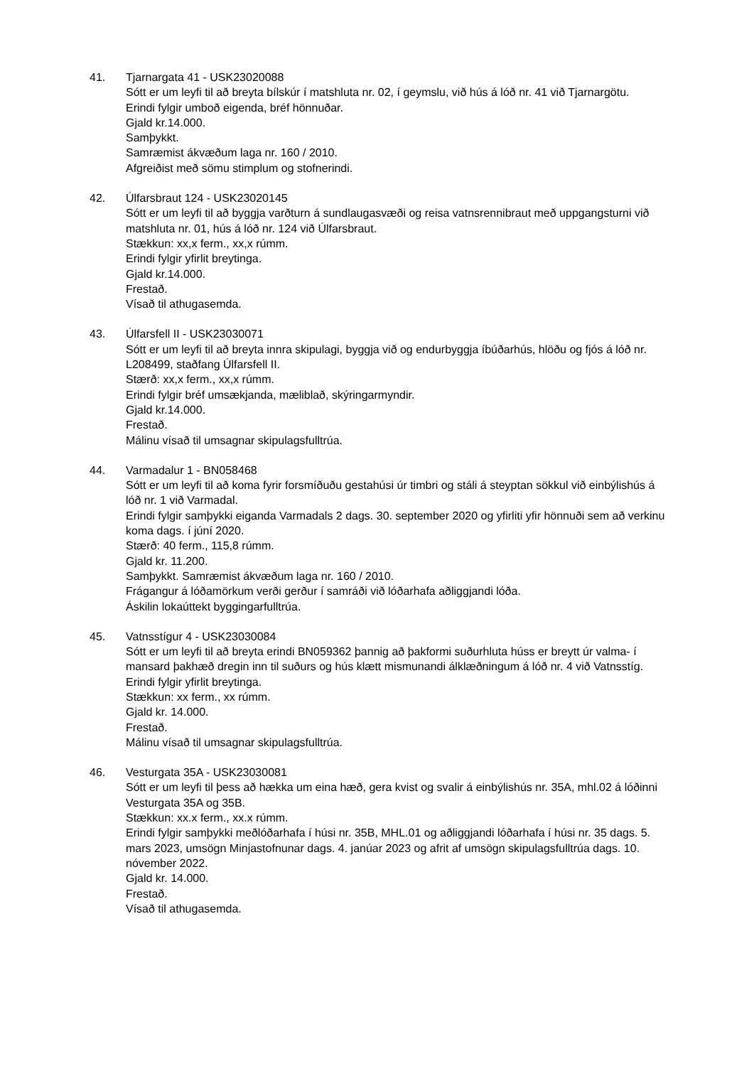41. Tjarnargata 41 - USK23020088
Sótt er um leyfi til að breyta bílskúr í matshluta nr. 02, í geymslu, við hús á lóð nr. 41 við Tjarnargötu.
Erindi fylgir umboð eigenda, bréf hönnuðar.
Gjald kr.14.000.
Samþykkt.
Samræmist ákvæðum laga nr. 160 / 2010.
Afgreiðist með sömu stimplum og stofnerindi.
42. Úlfarsbraut 124 - USK23020145
Sótt er um leyfi til að byggja varðturn á sundlaugasvæði og reisa vatnsrennibraut með uppgangsturni við matshluta nr. 01, hús á lóð nr. 124 við Úlfarsbraut.
Stækkun: xx,x ferm., xx,x rúmm.
Erindi fylgir yfirlit breytinga.
Gjald kr.14.000.
Frestað.
Vísað til athugasemda.
43. Úlfarsfell II - USK23030071
Sótt er um leyfi til að breyta innra skipulagi, byggja við og endurbyggja íbúðarhús, hlöðu og fjós á lóð nr. L208499, staðfang Úlfarsfell II.
Stærð: xx,x ferm., xx,x rúmm.
Erindi fylgir bréf umsækjanda, mæliblað, skýringarmyndir.
Gjald kr.14.000.
Frestað.
Málinu vísað til umsagnar skipulagsfulltrúa.
44. Varmadalur 1 - BN058468
Sótt er um leyfi til að koma fyrir forsmíðuðu gestahúsi úr timbri og stáli á steyptan sökkul við einbýlishús á lóð nr. 1 við Varmadal.
Erindi fylgir samþykki eiganda Varmadals 2 dags. 30. september 2020 og yfirliti yfir hönnuði sem að verkinu koma dags. í júní 2020.
Stærð: 40 ferm., 115,8 rúmm.
Gjald kr. 11.200.
Samþykkt. Samræmist ákvæðum laga nr. 160 / 2010.
Frágangur á lóðamörkum verði gerður í samráði við lóðarhafa aðliggjandi lóða.
Áskilin lokaúttekt byggingarfulltrúa.
45. Vatnsstígur 4 - USK23030084
Sótt er um leyfi til að breyta erindi BN059362 þannig að þakformi suðurhluta húss er breytt úr valma- í mansard þakhæð dregin inn til suðurs og hús klætt mismunandi álklæðningum á lóð nr. 4 við Vatnsstíg.
Erindi fylgir yfirlit breytinga.
Stækkun: xx ferm., xx rúmm.
Gjald kr. 14.000.
Frestað.
Málinu vísað til umsagnar skipulagsfulltrúa.
46. Vesturgata 35A - USK23030081
Sótt er um leyfi til þess að hækka um eina hæð, gera kvist og svalir á einbýlishús nr. 35A, mhl.02 á lóðinni Vesturgata 35A og 35B.
Stækkun: xx.x ferm., xx.x rúmm.
Erindi fylgir samþykki meðlóðarhafa í húsi nr. 35B, MHL.01 og aðliggjandi lóðarhafa í húsi nr. 35 dags. 5. mars 2023, umsögn Minjastofnunar dags. 4. janúar 2023 og afrit af umsögn skipulagsfulltrúa dags. 10. nóvember 2022.
Gjald kr. 14.000.
Frestað.
Vísað til athugasemda.